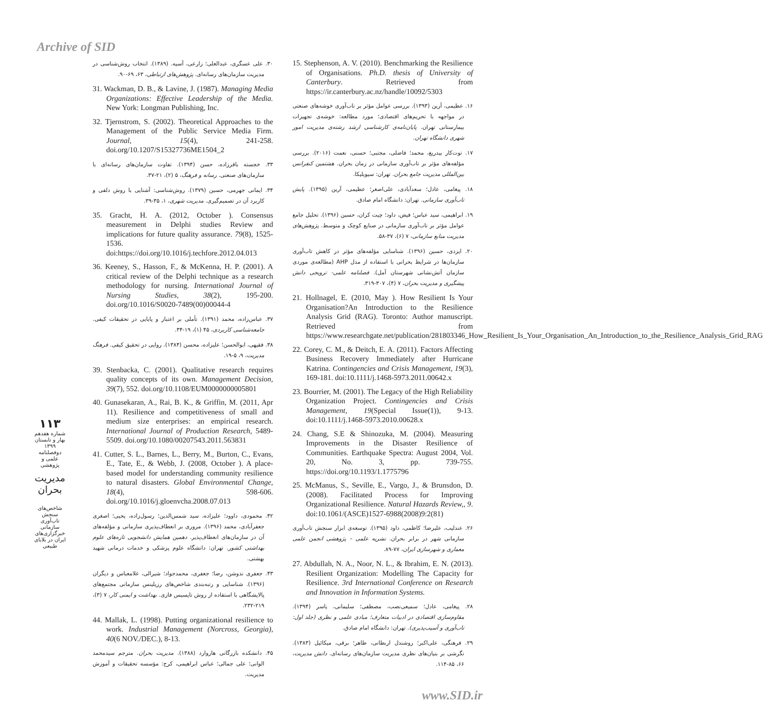Archive of SID
15. Stephenson, A. V. (2010). Benchmarking the Resilience of Organisations. Ph.D. thesis of University of Canterbury. Retrieved from https://ir.canterbury.ac.nz/handle/10092/5303
۱۶. عظیمی، آرین (۱۳۹۳). بررسی عوامل مؤثر بر تاب‌آوری خوشه‌های صنعتی در مواجهه با تحریم‌های اقتصادی؛ مورد مطالعه: خوشه‌ی تجهیزات بیمارستانی تهران. پایان‌نامه‌ی کارشناسی ارشد رشته‌ی مدیریت امور شهری دانشگاه تهران.
۱۷. توت‌کار بیدریغ، محمد؛ فاضلی، مجتبی؛ حسنی، نعمت (۲۰۱۶). بررسی مؤلفه‌های مؤثر بر تاب‌آوری سازمانی در زمان بحران. هشتمین کنفرانس بین‌المللی مدیریت جامع بحران. تهران: سیویلیکا.
۱۸. پیغامی، عادل؛ سعدآبادی، علی‌اصغر؛ عظیمی، آرین (۱۳۹۵). پایش تاب‌آوری سازمانی. تهران: دانشگاه امام صادق.
۱۹. ابراهیمی، سید عباس؛ فیض، داود؛ چیت کران، حسین (۱۳۹۶). تحلیل جامع عوامل مؤثر بر تاب‌آوری سازمانی در صنایع کوچک و متوسط. پژوهش‌های مدیریت منابع سازمانی، ۷ (۶)، ۳۷-۵۸.
۲۰. ایزدی، حسین (۱۳۹۶). شناسایی مؤلفه‌های مؤثر در کاهش تاب‌آوری سازمان‌ها در شرایط بحرانی با استفاده از مدل AHP (مطالعه‌ی موردی سازمان آتش‌نشانی شهرستان آمل). فصلنامه علمی- ترویجی دانش پیشگیری و مدیریت بحران، ۷ (۴)، ۳۰۷-۳۱۹.
21. Hollnagel, E. (2010, May ). How Resilient Is Your Organisation?An Introduction to the Resilience Analysis Grid (RAG). Toronto: Author manuscript. Retrieved from https://www.researchgate.net/publication/281803346_How_Resilient_Is_Your_Organisation_An_Introduction_to_the_Resilience_Analysis_Grid_RAG
22. Corey, C. M., & Deitch, E. A. (2011). Factors Affecting Business Recovery Immediately after Hurricane Katrina. Contingencies and Crisis Management, 19(3), 169-181. doi:10.1111/j.1468-5973.2011.00642.x
23. Bourrier, M. (2001). The Legacy of the High Reliability Organization Project. Contingencies and Crisis Management, 19(Special Issue(1)), 9-13. doi:10.1111/j.1468-5973.2010.00628.x
24. Chang, S.E & Shinozuka, M. (2004). Measuring Improvements in the Disaster Resilience of Communities. Earthquake Spectra: August 2004, Vol. 20, No. 3, pp. 739-755. https://doi.org/10.1193/1.1775796
25. McManus, S., Seville, E., Vargo, J., & Brunsdon, D. (2008). Facilitated Process for Improving Organizational Resilience. Natural Hazards Review,, 9. doi:10.1061/(ASCE)1527-6988(2008)9:2(81)
۲۶. عندلیب، علیرضا؛ کاظمی، داود (۱۳۹۵). توسعه‌ی ابزار سنجش تاب‌آوری سازمانی شهر در برابر بحران. نشریه علمی – پژوهشی انجمن علمی معماری و شهرسازی ایران، ۷۷-۸۹.
27. Abdullah, N. A., Noor, N. L., & Ibrahim, E. N. (2013). Resilient Organization: Modelling The Capacity for Resilience. 3rd International Conference on Research and Innovation in Information Systems.
۲۸. پیغامی، عادل؛ سمیعی‌نصب، مصطفی؛ سلیمانی، یاسر (۱۳۹۴). مقاوم‌سازی اقتصادی در ادبیات متعارف؛ مبادی علمی و نظری (جلد اول: تاب‌آوری و آسیب‌پذیری). تهران: دانشگاه امام صادق.
۲۹. فرهنگی، علی‌اکبر؛ روشندل اربطانی، طاهر؛ برقی، میکائیل (۱۳۸۳). نگرشی بر بنیان‌های نظری مدیریت سازمان‌های رسانه‌ای. دانش مدیریت، ۶۶، ۸۵-۱۱۴.
۳۰. علی عسگری، عبدالعلی؛ زارعی، آسیه. (۱۳۸۹). انتخاب روش‌شناسی در مدیریت سازمان‌های رسانه‌ای. پژوهش‌های ارتباطی، ۶۳، ۶۹-۹۰.
31. Wackman, D. B., & Lavine, J. (1987). Managing Media Organizations: Effective Leadership of the Media. New York: Longman Publishing, Inc.
32. Tjernstrom, S. (2002). Theoretical Approaches to the Management of the Public Service Media Firm. Journal, 15(4), 241-258. doi.org/10.1207/S15327736ME1504_2
۳۳. خجسته باقرزاده، حسن (۱۳۹۴). تفاوت سازمان‌های رسانه‌ای با سازمان‌های صنعتی. رسانه و فرهنگ، ۵ (۲)، ۲۱-۳۷.
۳۴. ایمانی جهرمی، حسین (۱۳۷۹). روش‌شناسی: آشنایی با روش دلفی و کاربرد آن در تصمیم‌گیری. مدیریت شهری، ۱، ۳۵-۳۹.
35. Gracht, H. A. (2012, October ). Consensus measurement in Delphi studies Review and implications for future quality assurance. 79(8), 1525-1536. doi:https://doi.org/10.1016/j.techfore.2012.04.013
36. Keeney, S., Hasson, F., & McKenna, H. P. (2001). A critical review of the Delphi technique as a research methodology for nursing. International Journal of Nursing Studies, 38(2), 195-200. doi.org/10.1016/S0020-7489(00)00044-4
۳۷. عباس‌زاده، محمد (۱۳۹۱). تأملی بر اعتبار و پایایی در تحقیقات کیفی. جامعه‌شناسی کاربردی، ۴۵ (۱)، ۱۹-۳۴.
۳۸. فقیهی، ابوالحسن؛ علیزاده، محسن (۱۳۸۴). روایی در تحقیق کیفی. فرهنگ مدیریت، ۹، ۵-۱۹.
39. Stenbacka, C. (2001). Qualitative research requires quality concepts of its own. Management Decision, 39(7), 552. doi.org/10.1108/EUM0000000005801
40. Gunasekaran, A., Rai, B. K., & Griffin, M. (2011, Apr 11). Resilience and competitiveness of small and medium size enterprises: an empirical research. International Journal of Production Research, 5489-5509. doi.org/10.1080/00207543.2011.563831
41. Cutter, S. L., Barnes, L., Berry, M., Burton, C., Evans, E., Tate, E., & Webb, J. (2008, October ). A place-based model for understanding community resilience to natural disasters. Global Environmental Change, 18(4), 598-606. doi.org/10.1016/j.gloenvcha.2008.07.013
۴۲. محمودی، داوود؛ علیزاده، سید شمس‌الدین؛ رسول‌زاده، یحیی؛ اصغری جعفرآبادی، محمد (۱۳۹۶). مروری بر انعطاف‌پذیری سازمانی و مؤلفه‌های آن در سازمان‌های انعطاف‌پذیر. دهمین همایش دانشجویی تازه‌های علوم بهداشتی کشور. تهران: دانشگاه علوم پزشکی و خدمات درمانی شهید بهشتی.
۴۳. جعفری ندوشن، رضا؛ جعفری، محمدجواد؛ شیرالی، غلامعباس و دیگران (۱۳۹۶). شناسایی و رتبه‌بندی شاخص‌های رزیلینس سازمانی مجتمع‌های پالایشگاهی با استفاده از روش تاپسیس فازی. بهداشت و ایمنی کار، ۷ (۳)، ۲۱۹-۲۳۲.
44. Mallak, L. (1998). Putting organizational resilience to work. Industrial Management (Norcross, Georgia), 40(6 NOV./DEC.), 8-13.
۴۵. دانشکده بازرگانی هاروارد (۱۳۸۸). مدیریت بحران. مترجم سیدمحمد الوانی؛ علی جمالی؛ عباس ابراهیمی، کرج: مؤسسه تحقیقات و آموزش مدیریت.
۱۱۳
شماره هفدهم
بهار و تابستان ۱۳۹۹
دوفصلنامه علمی و پژوهشی
مدیریت بحران
شاخص‌های سنجش تاب‌آوری سازمانی خبرگزاری‌های ایران در بلایای طبیعی
www.SID.ir